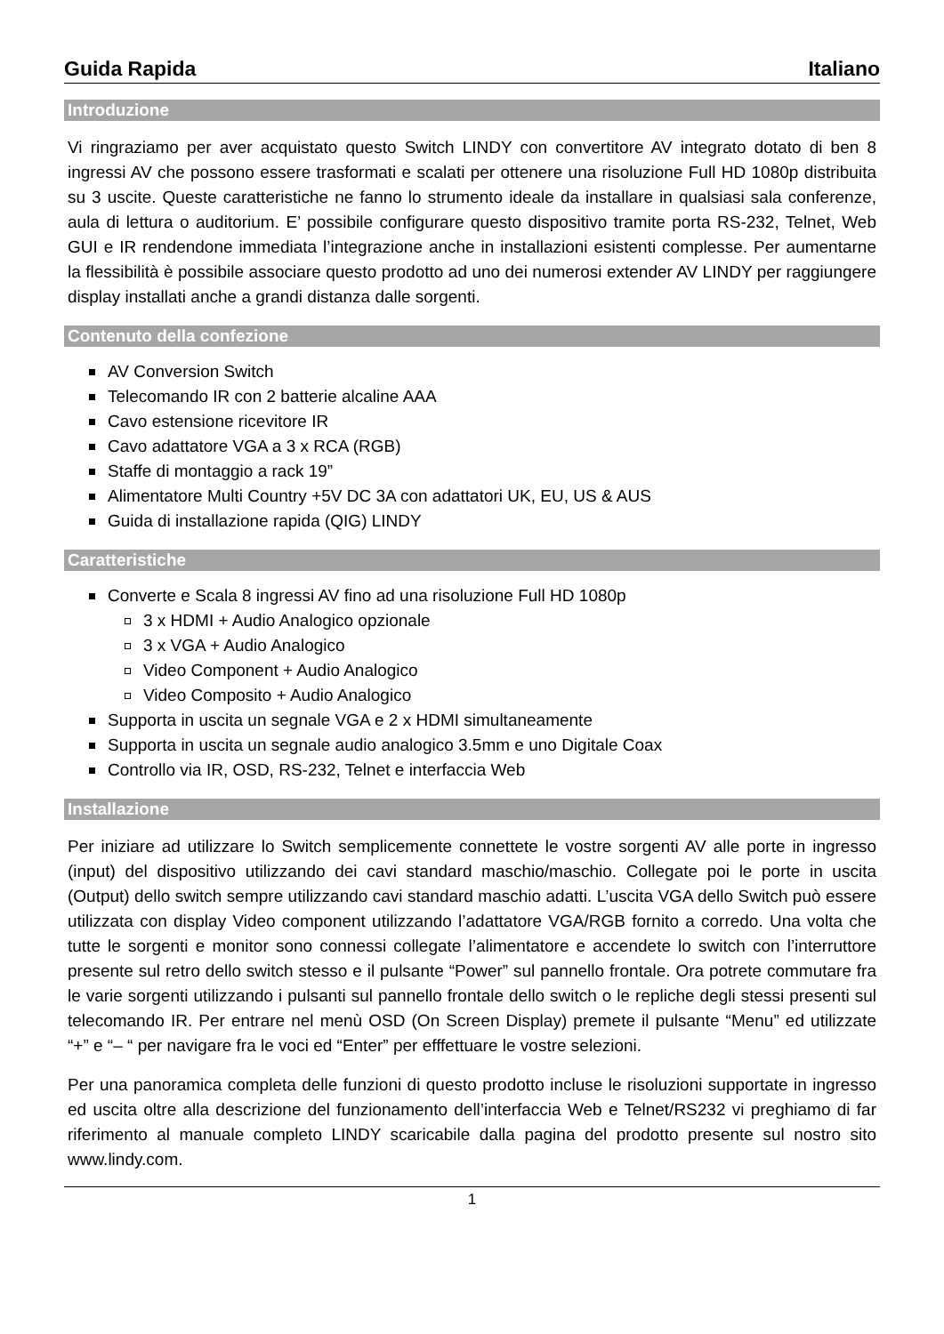Guida Rapida Italiano
Introduzione
Vi ringraziamo per aver acquistato questo Switch LINDY con convertitore AV integrato dotato di ben 8 ingressi AV che possono essere trasformati e scalati per ottenere una risoluzione Full HD 1080p distribuita su 3 uscite. Queste caratteristiche ne fanno lo strumento ideale da installare in qualsiasi sala conferenze, aula di lettura o auditorium. E’ possibile configurare questo dispositivo tramite porta RS-232, Telnet, Web GUI e IR rendendone immediata l’integrazione anche in installazioni esistenti complesse. Per aumentarne la flessibilità è possibile associare questo prodotto ad uno dei numerosi extender AV LINDY per raggiungere display installati anche a grandi distanza dalle sorgenti.
Contenuto della confezione
AV Conversion Switch
Telecomando IR con 2 batterie alcaline AAA
Cavo estensione ricevitore IR
Cavo adattatore VGA a 3 x RCA (RGB)
Staffe di montaggio a rack 19”
Alimentatore Multi Country +5V DC 3A con adattatori UK, EU, US & AUS
Guida di installazione rapida (QIG) LINDY
Caratteristiche
Converte e Scala 8 ingressi AV fino ad una risoluzione Full HD 1080p
3 x HDMI + Audio Analogico opzionale
3 x VGA + Audio Analogico
Video Component + Audio Analogico
Video Composito + Audio Analogico
Supporta in uscita un segnale VGA e 2 x HDMI simultaneamente
Supporta in uscita un segnale audio analogico 3.5mm e uno Digitale Coax
Controllo via IR, OSD, RS-232, Telnet e interfaccia Web
Installazione
Per iniziare ad utilizzare lo Switch semplicemente connettete le vostre sorgenti AV alle porte in ingresso (input) del dispositivo utilizzando dei cavi standard maschio/maschio. Collegate poi le porte in uscita (Output) dello switch sempre utilizzando cavi standard maschio adatti. L’uscita VGA dello Switch può essere utilizzata con display Video component utilizzando l’adattatore VGA/RGB fornito a corredo. Una volta che tutte le sorgenti e monitor sono connessi collegate l’alimentatore e accendete lo switch con l’interruttore presente sul retro dello switch stesso e il pulsante “Power” sul pannello frontale. Ora potrete commutare fra le varie sorgenti utilizzando i pulsanti sul pannello frontale dello switch o le repliche degli stessi presenti sul telecomando IR. Per entrare nel menù OSD (On Screen Display) premete il pulsante “Menu” ed utilizzate “+” e “– “ per navigare fra le voci ed “Enter” per efffettuare le vostre selezioni.
Per una panoramica completa delle funzioni di questo prodotto incluse le risoluzioni supportate in ingresso ed uscita oltre alla descrizione del funzionamento dell’interfaccia Web e Telnet/RS232 vi preghiamo di far riferimento al manuale completo LINDY scaricabile dalla pagina del prodotto presente sul nostro sito www.lindy.com.
1